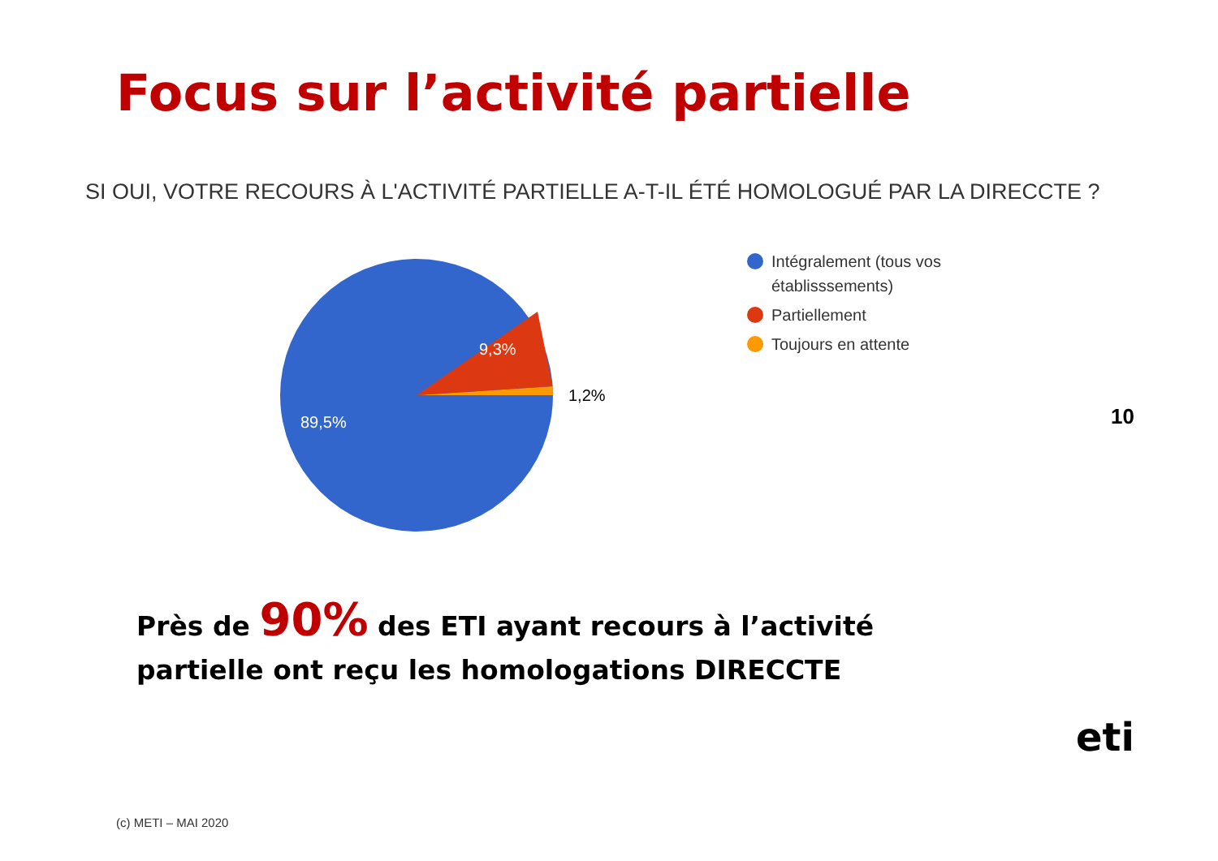Focus sur l’activité partielle
SI OUI, VOTRE RECOURS À L'ACTIVITÉ PARTIELLE A-T-IL ÉTÉ HOMOLOGUÉ PAR LA DIRECCTE ?
9,3%
89,5%
1,2%
Intégralement (tous vos
établisssements)
Partiellement
Toujours en attente
10
Près de 90% des ETI ayant recours à l’activité
partielle ont reçu les homologations DIRECCTE
(c) METI – MAI 2020
eti